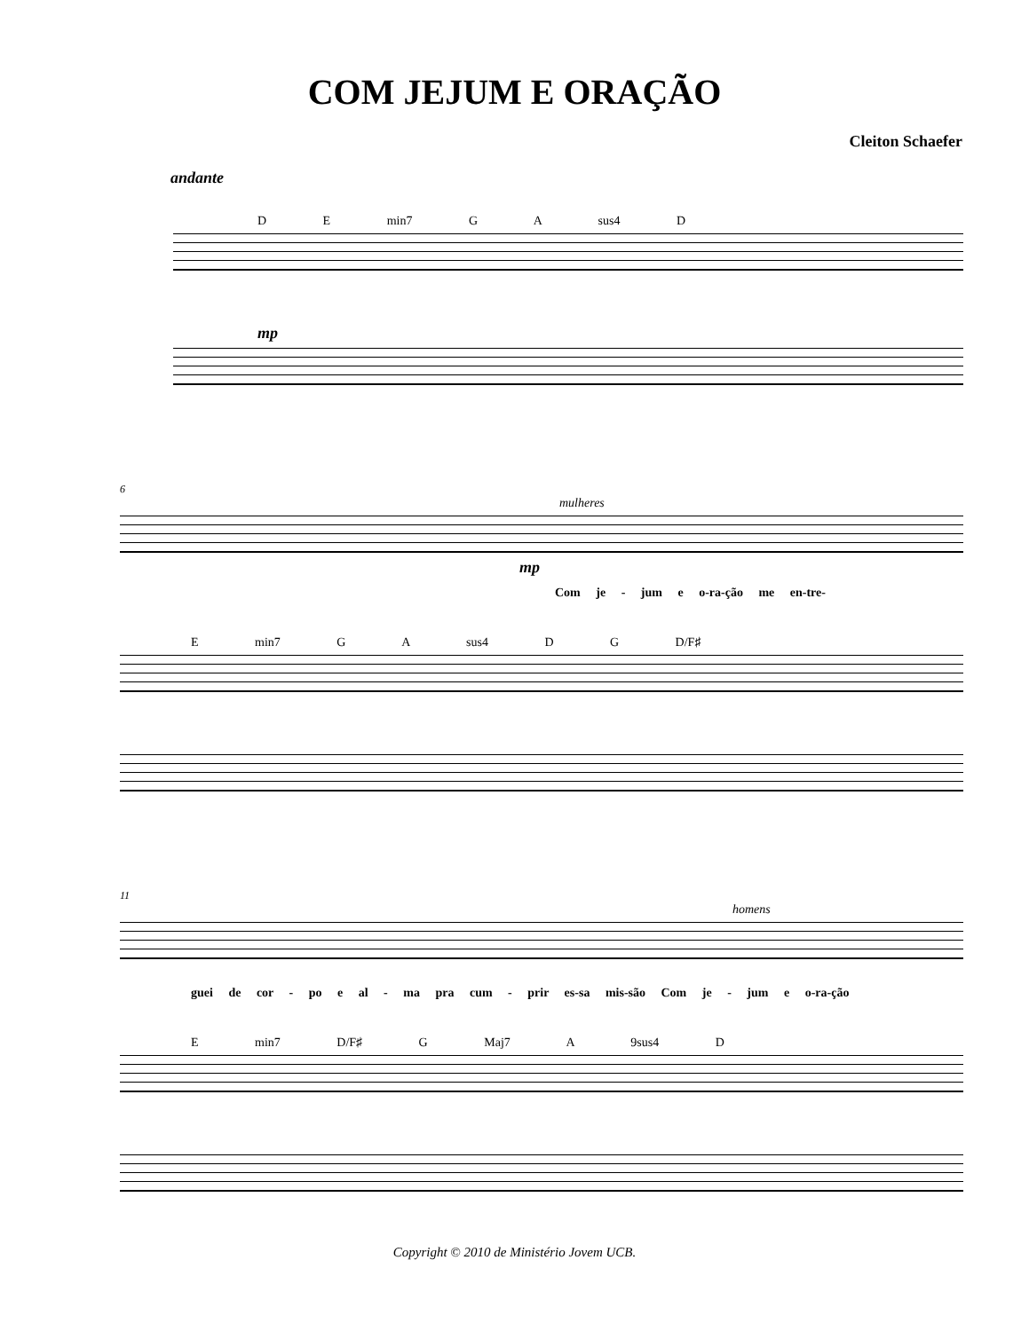COM JEJUM E ORAÇÃO
Cleiton Schaefer
andante
D E min7 G A sus4 D
mp
6
mulheres
mp
Com je - jum e o-ra-ção me en-tre-
E min7 G A sus4 D G D/F♯
11
homens
guei de cor - po e al - ma pra cum - prir es-sa mis-são Com je - jum e o-ra-ção
E min7 D/F♯ G Maj7 A 9sus4 D
Copyright © 2010 de Ministério Jovem UCB.